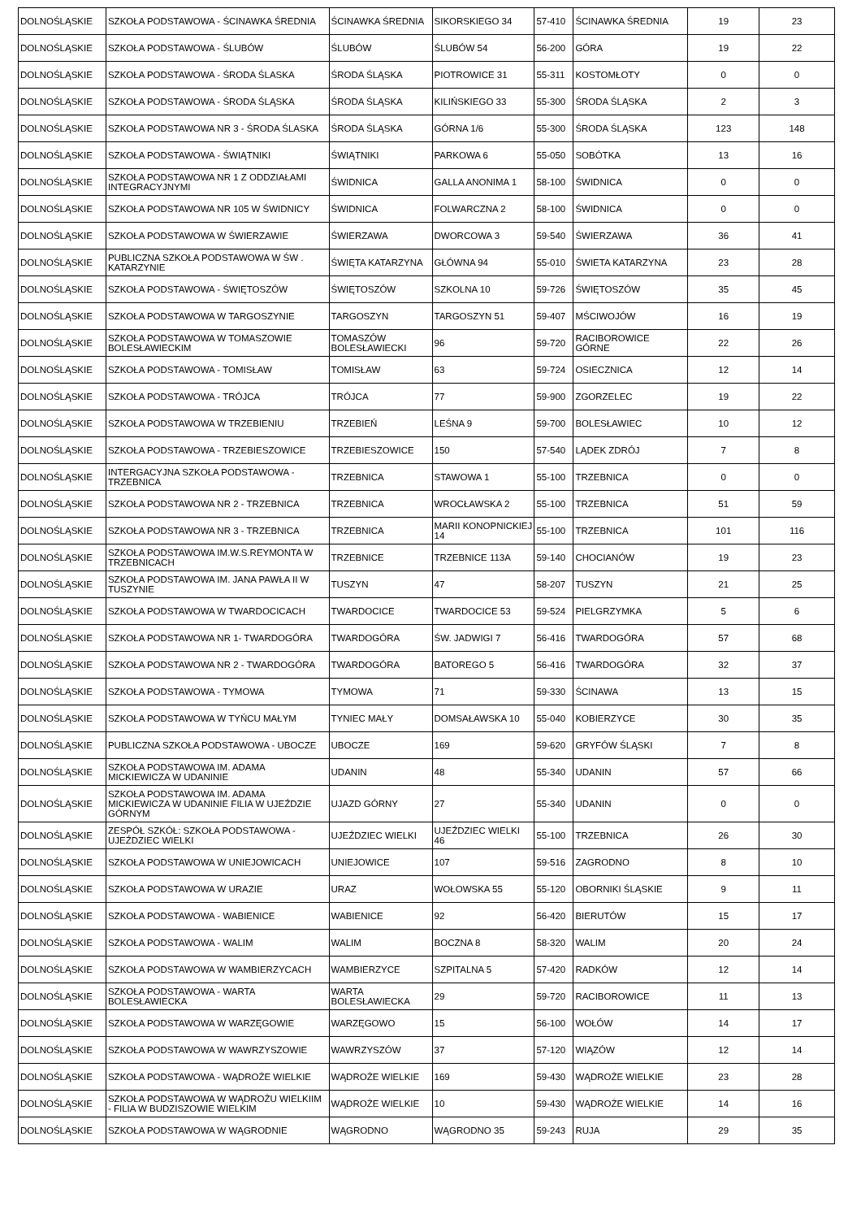| DOLNOŚLĄSKIE | SZKOŁA PODSTAWOWA - ŚCINAWKA ŚREDNIA | ŚCINAWKA ŚREDNIA | SIKORSKIEGO 34 | 57-410 | ŚCINAWKA ŚREDNIA | 19 | 23 |
| DOLNOŚLĄSKIE | SZKOŁA PODSTAWOWA - ŚLUBÓW | ŚLUBÓW | ŚLUBÓW 54 | 56-200 | GÓRA | 19 | 22 |
| DOLNOŚLĄSKIE | SZKOŁA PODSTAWOWA - ŚRODA ŚLASKA | ŚRODA ŚLĄSKA | PIOTROWICE 31 | 55-311 | KOSTOMŁOTY | 0 | 0 |
| DOLNOŚLĄSKIE | SZKOŁA PODSTAWOWA - ŚRODA ŚLĄSKA | ŚRODA ŚLĄSKA | KILIŃSKIEGO 33 | 55-300 | ŚRODA ŚLĄSKA | 2 | 3 |
| DOLNOŚLĄSKIE | SZKOŁA PODSTAWOWA NR 3 - ŚRODA ŚLASKA | ŚRODA ŚLĄSKA | GÓRNA 1/6 | 55-300 | ŚRODA ŚLĄSKA | 123 | 148 |
| DOLNOŚLĄSKIE | SZKOŁA PODSTAWOWA - ŚWIĄTNIKI | ŚWIĄTNIKI | PARKOWA 6 | 55-050 | SOBÓTKA | 13 | 16 |
| DOLNOŚLĄSKIE | SZKOŁA PODSTAWOWA NR 1 Z ODDZIAŁAMI INTEGRACYJNYMI | ŚWIDNICA | GALLA ANONIMA 1 | 58-100 | ŚWIDNICA | 0 | 0 |
| DOLNOŚLĄSKIE | SZKOŁA PODSTAWOWA NR 105 W ŚWIDNICY | ŚWIDNICA | FOLWARCZNA 2 | 58-100 | ŚWIDNICA | 0 | 0 |
| DOLNOŚLĄSKIE | SZKOŁA PODSTAWOWA W ŚWIERZAWIE | ŚWIERZAWA | DWORCOWA 3 | 59-540 | ŚWIERZAWA | 36 | 41 |
| DOLNOŚLĄSKIE | PUBLICZNA SZKOŁA PODSTAWOWA W ŚW . KATARZYNIE | ŚWIĘTA KATARZYNA | GŁÓWNA 94 | 55-010 | ŚWIETA KATARZYNA | 23 | 28 |
| DOLNOŚLĄSKIE | SZKOŁA PODSTAWOWA - ŚWIĘTOSZÓW | ŚWIĘTOSZÓW | SZKOLNA 10 | 59-726 | ŚWIĘTOSZÓW | 35 | 45 |
| DOLNOŚLĄSKIE | SZKOŁA PODSTAWOWA W TARGOSZYNIE | TARGOSZYN | TARGOSZYN 51 | 59-407 | MŚCIWOJÓW | 16 | 19 |
| DOLNOŚLĄSKIE | SZKOŁA PODSTAWOWA W TOMASZOWIE BOLESŁAWIECKIM | TOMASZÓW BOLESŁAWIECKI | 96 | 59-720 | RACIBOROWICE GÓRNE | 22 | 26 |
| DOLNOŚLĄSKIE | SZKOŁA PODSTAWOWA - TOMISŁAW | TOMISŁAW | 63 | 59-724 | OSIECZNICA | 12 | 14 |
| DOLNOŚLĄSKIE | SZKOŁA PODSTAWOWA - TRÓJCA | TRÓJCA | 77 | 59-900 | ZGORZELEC | 19 | 22 |
| DOLNOŚLĄSKIE | SZKOŁA PODSTAWOWA W TRZEBIENIU | TRZEBIEŃ | LEŚNA 9 | 59-700 | BOLESŁAWIEC | 10 | 12 |
| DOLNOŚLĄSKIE | SZKOŁA PODSTAWOWA - TRZEBIESZOWICE | TRZEBIESZOWICE | 150 | 57-540 | LĄDEK ZDRÓJ | 7 | 8 |
| DOLNOŚLĄSKIE | INTERGACYJNA SZKOŁA PODSTAWOWA - TRZEBNICA | TRZEBNICA | STAWOWA 1 | 55-100 | TRZEBNICA | 0 | 0 |
| DOLNOŚLĄSKIE | SZKOŁA PODSTAWOWA NR 2 - TRZEBNICA | TRZEBNICA | WROCŁAWSKA 2 | 55-100 | TRZEBNICA | 51 | 59 |
| DOLNOŚLĄSKIE | SZKOŁA PODSTAWOWA NR 3 - TRZEBNICA | TRZEBNICA | MARII KONOPNICKIEJ 14 | 55-100 | TRZEBNICA | 101 | 116 |
| DOLNOŚLĄSKIE | SZKOŁA PODSTAWOWA IM.W.S.REYMONTA W TRZEBNICACH | TRZEBNICE | TRZEBNICE 113A | 59-140 | CHOCIANÓW | 19 | 23 |
| DOLNOŚLĄSKIE | SZKOŁA PODSTAWOWA IM. JANA PAWŁA II W TUSZYNIE | TUSZYN | 47 | 58-207 | TUSZYN | 21 | 25 |
| DOLNOŚLĄSKIE | SZKOŁA PODSTAWOWA W TWARDOCICACH | TWARDOCICE | TWARDOCICE 53 | 59-524 | PIELGRZYMKA | 5 | 6 |
| DOLNOŚLĄSKIE | SZKOŁA PODSTAWOWA NR 1- TWARDOGÓRA | TWARDOGÓRA | ŚW. JADWIGI 7 | 56-416 | TWARDOGÓRA | 57 | 68 |
| DOLNOŚLĄSKIE | SZKOŁA PODSTAWOWA NR 2 - TWARDOGÓRA | TWARDOGÓRA | BATOREGO 5 | 56-416 | TWARDOGÓRA | 32 | 37 |
| DOLNOŚLĄSKIE | SZKOŁA PODSTAWOWA - TYMOWA | TYMOWA | 71 | 59-330 | ŚCINAWA | 13 | 15 |
| DOLNOŚLĄSKIE | SZKOŁA PODSTAWOWA W TYŃCU MAŁYM | TYNIEC MAŁY | DOMSAŁAWSKA 10 | 55-040 | KOBIERZYCE | 30 | 35 |
| DOLNOŚLĄSKIE | PUBLICZNA SZKOŁA PODSTAWOWA - UBOCZE | UBOCZE | 169 | 59-620 | GRYFÓW ŚLĄSKI | 7 | 8 |
| DOLNOŚLĄSKIE | SZKOŁA PODSTAWOWA IM. ADAMA MICKIEWICZA W UDANINIE | UDANIN | 48 | 55-340 | UDANIN | 57 | 66 |
| DOLNOŚLĄSKIE | SZKOŁA PODSTAWOWA IM. ADAMA MICKIEWICZA W UDANINIE FILIA W UJEŹDZIE GÓRNYM | UJAZD GÓRNY | 27 | 55-340 | UDANIN | 0 | 0 |
| DOLNOŚLĄSKIE | ZESPÓŁ SZKÓŁ: SZKOŁA PODSTAWOWA - UJEŹDZIEC WIELKI | UJEŹDZIEC WIELKI | UJEŹDZIEC WIELKI 46 | 55-100 | TRZEBNICA | 26 | 30 |
| DOLNOŚLĄSKIE | SZKOŁA PODSTAWOWA W UNIEJOWICACH | UNIEJOWICE | 107 | 59-516 | ZAGRODNO | 8 | 10 |
| DOLNOŚLĄSKIE | SZKOŁA PODSTAWOWA W URAZIE | URAZ | WOŁOWSKA 55 | 55-120 | OBORNIKI ŚLĄSKIE | 9 | 11 |
| DOLNOŚLĄSKIE | SZKOŁA PODSTAWOWA - WABIENICE | WABIENICE | 92 | 56-420 | BIERUTÓW | 15 | 17 |
| DOLNOŚLĄSKIE | SZKOŁA PODSTAWOWA - WALIM | WALIM | BOCZNA 8 | 58-320 | WALIM | 20 | 24 |
| DOLNOŚLĄSKIE | SZKOŁA PODSTAWOWA W WAMBIERZYCACH | WAMBIERZYCE | SZPITALNA 5 | 57-420 | RADKÓW | 12 | 14 |
| DOLNOŚLĄSKIE | SZKOŁA PODSTAWOWA - WARTA BOLESŁAWIECKA | WARTA BOLESŁAWIECKA | 29 | 59-720 | RACIBOROWICE | 11 | 13 |
| DOLNOŚLĄSKIE | SZKOŁA PODSTAWOWA W WARZĘGOWIE | WARZĘGOWO | 15 | 56-100 | WOŁÓW | 14 | 17 |
| DOLNOŚLĄSKIE | SZKOŁA PODSTAWOWA W WAWRZYSZOWIE | WAWRZYSZÓW | 37 | 57-120 | WIĄZÓW | 12 | 14 |
| DOLNOŚLĄSKIE | SZKOŁA PODSTAWOWA - WĄDROŻE WIELKIE | WĄDROŻE WIELKIE | 169 | 59-430 | WĄDROŻE WIELKIE | 23 | 28 |
| DOLNOŚLĄSKIE | SZKOŁA PODSTAWOWA W WĄDROŻU WIELKIIM - FILIA W BUDZISZOWIE WIELKIM | WĄDROŻE WIELKIE | 10 | 59-430 | WĄDROŻE WIELKIE | 14 | 16 |
| DOLNOŚLĄSKIE | SZKOŁA PODSTAWOWA W WĄGRODNIE | WĄGRODNO | WĄGRODNO 35 | 59-243 | RUJA | 29 | 35 |